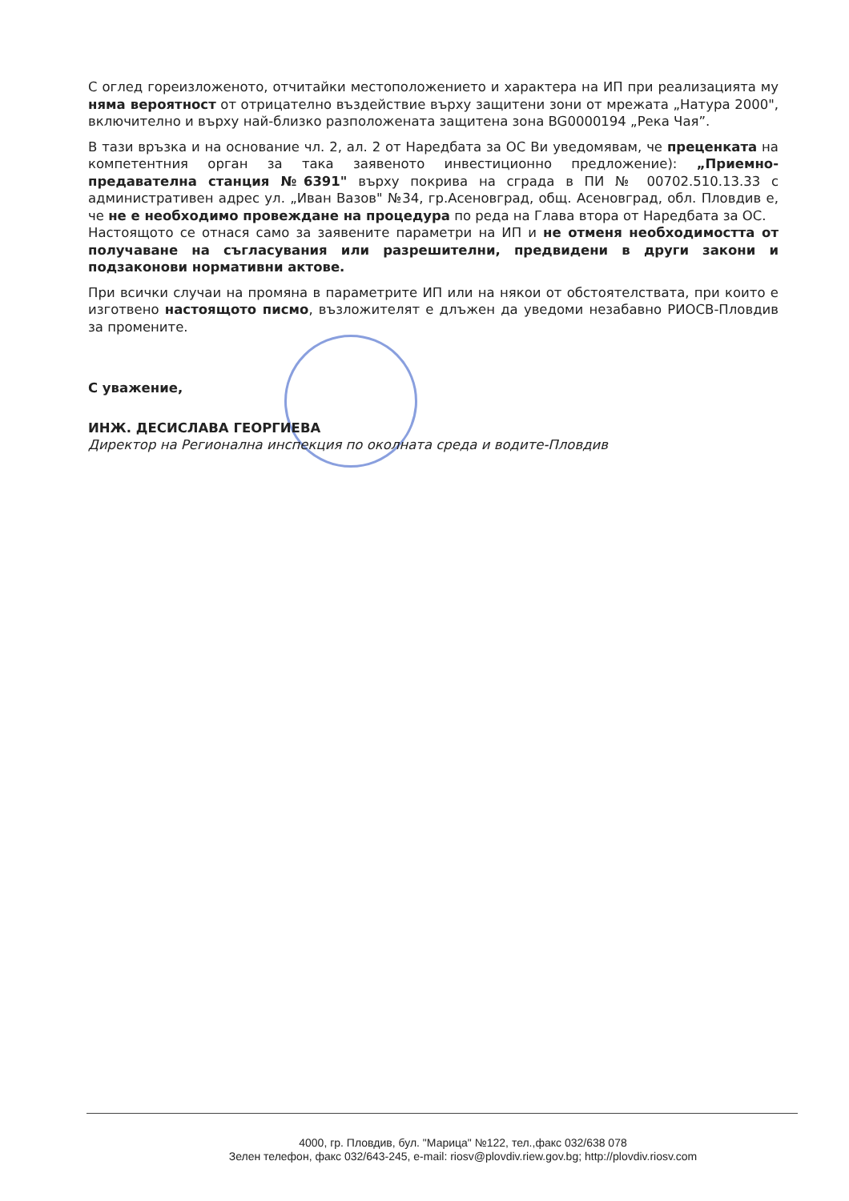С оглед гореизложеното, отчитайки местоположението и характера на ИП при реализацията му няма вероятност от отрицателно въздействие върху защитени зони от мрежата „Натура 2000", включително и върху най-близко разположената защитена зона BG0000194 „Река Чая”.
В тази връзка и на основание чл. 2, ал. 2 от Наредбата за ОС Ви уведомявам, че преценката на компетентния орган за така заявеното инвестиционно предложение): „Приемно-предавателна станция №6391" върху покрива на сграда в ПИ № 00702.510.13.33 с административен адрес ул. „Иван Вазов" №34, гр.Асеновград, общ. Асеновград, обл. Пловдив е, че не е необходимо провеждане на процедура по реда на Глава втора от Наредбата за ОС.
Настоящото се отнася само за заявените параметри на ИП и не отменя необходимостта от получаване на съгласувания или разрешителни, предвидени в други закони и подзаконови нормативни актове.
При всички случаи на промяна в параметрите ИП или на някои от обстоятелствата, при които е изготвено настоящото писмо, възложителят е длъжен да уведоми незабавно РИОСВ-Пловдив за промените.
С уважение,
ИНЖ. ДЕСИСЛАВА ГЕОРГИЕВА
Директор на Регионална инспекция по околната среда и водите-Пловдив
4000, гр. Пловдив, бул. "Марица" №122, тел.,факс 032/638 078
Зелен телефон, факс 032/643-245, e-mail: riosv@plovdiv.riew.gov.bg; http://plovdiv.riosv.com